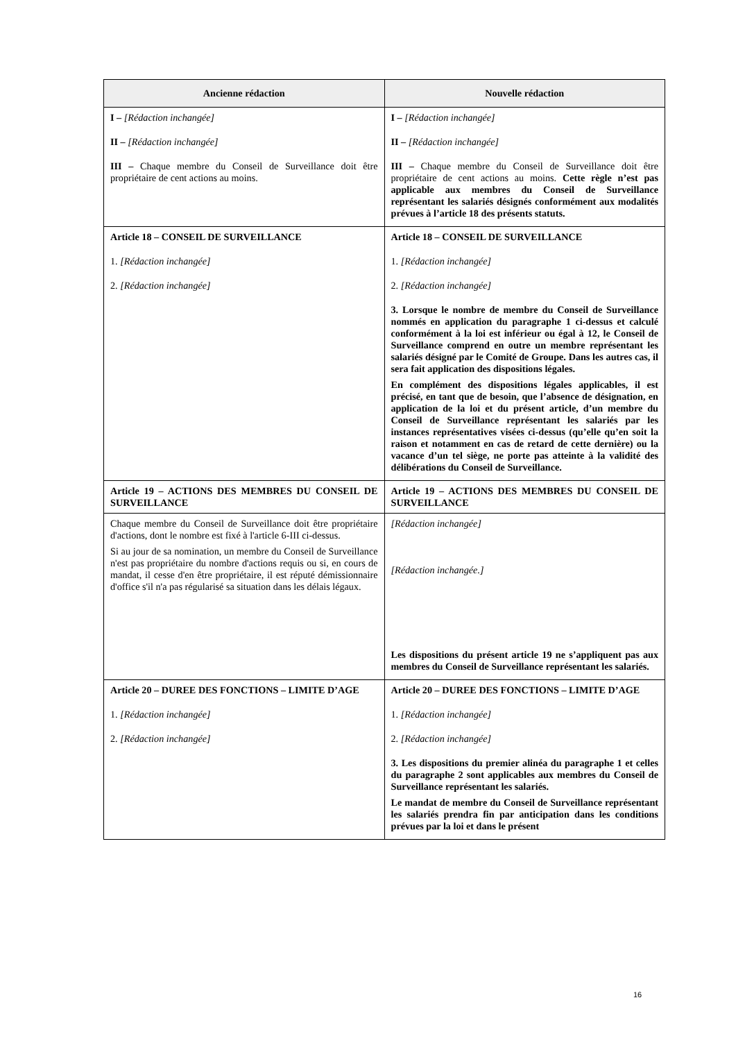| Ancienne rédaction | Nouvelle rédaction |
| --- | --- |
| I – [Rédaction inchangée] II – [Rédaction inchangée] III – Chaque membre du Conseil de Surveillance doit être propriétaire de cent actions au moins. | I – [Rédaction inchangée] II – [Rédaction inchangée] III – Chaque membre du Conseil de Surveillance doit être propriétaire de cent actions au moins. Cette règle n’est pas applicable aux membres du Conseil de Surveillance représentant les salariés désignés conformément aux modalités prévues à l’article 18 des présents statuts. |
| Article 18 – CONSEIL DE SURVEILLANCE 1. [Rédaction inchangée] 2. [Rédaction inchangée] | Article 18 – CONSEIL DE SURVEILLANCE 1. [Rédaction inchangée] 2. [Rédaction inchangée] 3. Lorsque le nombre de membre du Conseil de Surveillance nommés en application du paragraphe 1 ci-dessus et calculé conformément à la loi est inférieur ou égal à 12, le Conseil de Surveillance comprend en outre un membre représentant les salariés désigné par le Comité de Groupe. Dans les autres cas, il sera fait application des dispositions légales. En complément des dispositions légales applicables, il est précisé, en tant que de besoin, que l’absence de désignation, en application de la loi et du présent article, d’un membre du Conseil de Surveillance représentant les salariés par les instances représentatives visées ci-dessus (qu’elle qu’en soit la raison et notamment en cas de retard de cette dernière) ou la vacance d’un tel siège, ne porte pas atteinte à la validité des délibérations du Conseil de Surveillance. |
| Article 19 – ACTIONS DES MEMBRES DU CONSEIL DE SURVEILLANCE | Article 19 – ACTIONS DES MEMBRES DU CONSEIL DE SURVEILLANCE |
| Chaque membre du Conseil de Surveillance doit être propriétaire d'actions, dont le nombre est fixé à l'article 6-III ci-dessus. Si au jour de sa nomination, un membre du Conseil de Surveillance n'est pas propriétaire du nombre d'actions requis ou si, en cours de mandat, il cesse d'en être propriétaire, il est réputé démissionnaire d'office s'il n'a pas régularisé sa situation dans les délais légaux. | [Rédaction inchangée] [Rédaction inchangée.] Les dispositions du présent article 19 ne s’appliquent pas aux membres du Conseil de Surveillance représentant les salariés. |
| Article 20 – DUREE DES FONCTIONS – LIMITE D’AGE 1. [Rédaction inchangée] 2. [Rédaction inchangée] | Article 20 – DUREE DES FONCTIONS – LIMITE D’AGE 1. [Rédaction inchangée] 2. [Rédaction inchangée] 3. Les dispositions du premier alinéa du paragraphe 1 et celles du paragraphe 2 sont applicables aux membres du Conseil de Surveillance représentant les salariés. Le mandat de membre du Conseil de Surveillance représentant les salariés prendra fin par anticipation dans les conditions prévues par la loi et dans le présent |
16